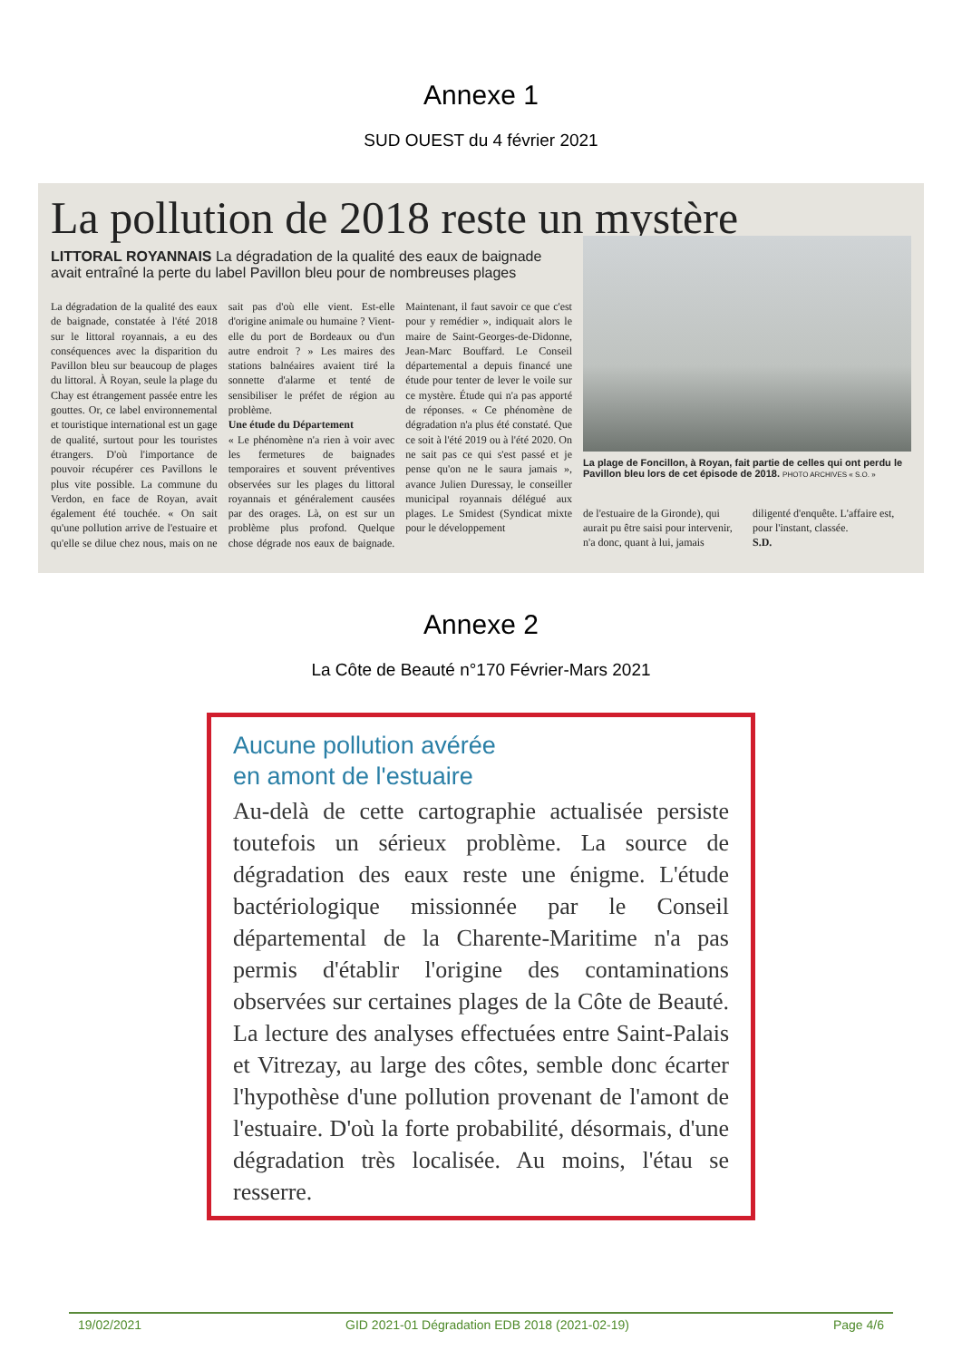Annexe 1
SUD OUEST du 4 février 2021
La pollution de 2018 reste un mystère
LITTORAL ROYANNAIS La dégradation de la qualité des eaux de baignade avait entraîné la perte du label Pavillon bleu pour de nombreuses plages
La dégradation de la qualité des eaux de baignade, constatée à l'été 2018 sur le littoral royannais, a eu des conséquences avec la disparition du Pavillon bleu sur beaucoup de plages du littoral. À Royan, seule la plage du Chay est étrangement passée entre les gouttes. Or, ce label environnemental et touristique international est un gage de qualité, surtout pour les touristes étrangers. D'où l'importance de pouvoir récupérer ces Pavillons le plus vite possible. La commune du Verdon, en face de Royan, avait également été touchée. « On sait qu'une pollution arrive de l'estuaire et qu'elle se dilue chez nous, mais on ne sait pas d'où elle vient. Est-elle d'origine animale ou humaine ? Vient-elle du port de Bordeaux ou d'un autre endroit ? » Les maires des stations balnéaires avaient tiré la sonnette d'alarme et tenté de sensibiliser le préfet de région au problème.
Une étude du Département
« Le phénomène n'a rien à voir avec les fermetures de baignades temporaires et souvent préventives observées sur les plages du littoral royannais et généralement causées par des orages. Là, on est sur un problème plus profond. Quelque chose dégrade nos eaux de baignade. Maintenant, il faut savoir ce que c'est pour y remédier », indiquait alors le maire de Saint-Georges-de-Didonne, Jean-Marc Bouffard. Le Conseil départemental a depuis financé une étude pour tenter de lever le voile sur ce mystère. Étude qui n'a pas apporté de réponses. « Ce phénomène de dégradation n'a plus été constaté. Que ce soit à l'été 2019 ou à l'été 2020. On ne sait pas ce qui s'est passé et je pense qu'on ne le saura jamais », avance Julien Duressay, le conseiller municipal royannais délégué aux plages. Le Smidest (Syndicat mixte pour le développement
La plage de Foncillon, à Royan, fait partie de celles qui ont perdu le Pavillon bleu lors de cet épisode de 2018. PHOTO ARCHIVES « S.O. »
de l'estuaire de la Gironde), qui aurait pu être saisi pour intervenir, n'a donc, quant à lui, jamais diligenté d'enquête. L'affaire est, pour l'instant, classée.
S.D.
Annexe 2
La Côte de Beauté n°170 Février-Mars 2021
Aucune pollution avérée
en amont de l'estuaire
Au-delà de cette cartographie actualisée persiste toutefois un sérieux problème. La source de dégradation des eaux reste une énigme. L'étude bactériologique missionnée par le Conseil départemental de la Charente-Maritime n'a pas permis d'établir l'origine des contaminations observées sur certaines plages de la Côte de Beauté. La lecture des analyses effectuées entre Saint-Palais et Vitrezay, au large des côtes, semble donc écarter l'hypothèse d'une pollution provenant de l'amont de l'estuaire. D'où la forte probabilité, désormais, d'une dégradation très localisée. Au moins, l'étau se resserre.
19/02/2021 GID 2021-01 Dégradation EDB 2018 (2021-02-19) Page 4/6